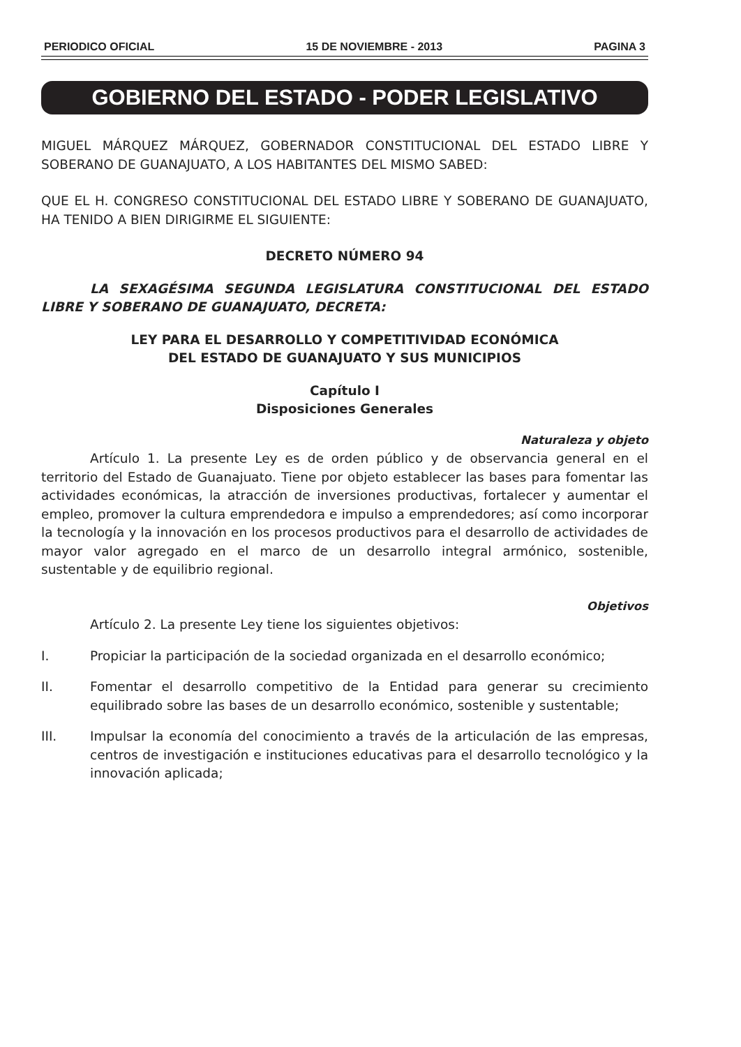PERIODICO OFICIAL 15 DE NOVIEMBRE - 2013 PAGINA 3
GOBIERNO DEL ESTADO - PODER LEGISLATIVO
MIGUEL MÁRQUEZ MÁRQUEZ, GOBERNADOR CONSTITUCIONAL DEL ESTADO LIBRE Y SOBERANO DE GUANAJUATO, A LOS HABITANTES DEL MISMO SABED:
QUE EL H. CONGRESO CONSTITUCIONAL DEL ESTADO LIBRE Y SOBERANO DE GUANAJUATO, HA TENIDO A BIEN DIRIGIRME EL SIGUIENTE:
DECRETO NÚMERO 94
LA SEXAGÉSIMA SEGUNDA LEGISLATURA CONSTITUCIONAL DEL ESTADO LIBRE Y SOBERANO DE GUANAJUATO, DECRETA:
LEY PARA EL DESARROLLO Y COMPETITIVIDAD ECONÓMICA
DEL ESTADO DE GUANAJUATO Y SUS MUNICIPIOS
Capítulo I
Disposiciones Generales
Naturaleza y objeto
Artículo 1. La presente Ley es de orden público y de observancia general en el territorio del Estado de Guanajuato. Tiene por objeto establecer las bases para fomentar las actividades económicas, la atracción de inversiones productivas, fortalecer y aumentar el empleo, promover la cultura emprendedora e impulso a emprendedores; así como incorporar la tecnología y la innovación en los procesos productivos para el desarrollo de actividades de mayor valor agregado en el marco de un desarrollo integral armónico, sostenible, sustentable y de equilibrio regional.
Objetivos
Artículo 2. La presente Ley tiene los siguientes objetivos:
I. Propiciar la participación de la sociedad organizada en el desarrollo económico;
II. Fomentar el desarrollo competitivo de la Entidad para generar su crecimiento equilibrado sobre las bases de un desarrollo económico, sostenible y sustentable;
III. Impulsar la economía del conocimiento a través de la articulación de las empresas, centros de investigación e instituciones educativas para el desarrollo tecnológico y la innovación aplicada;